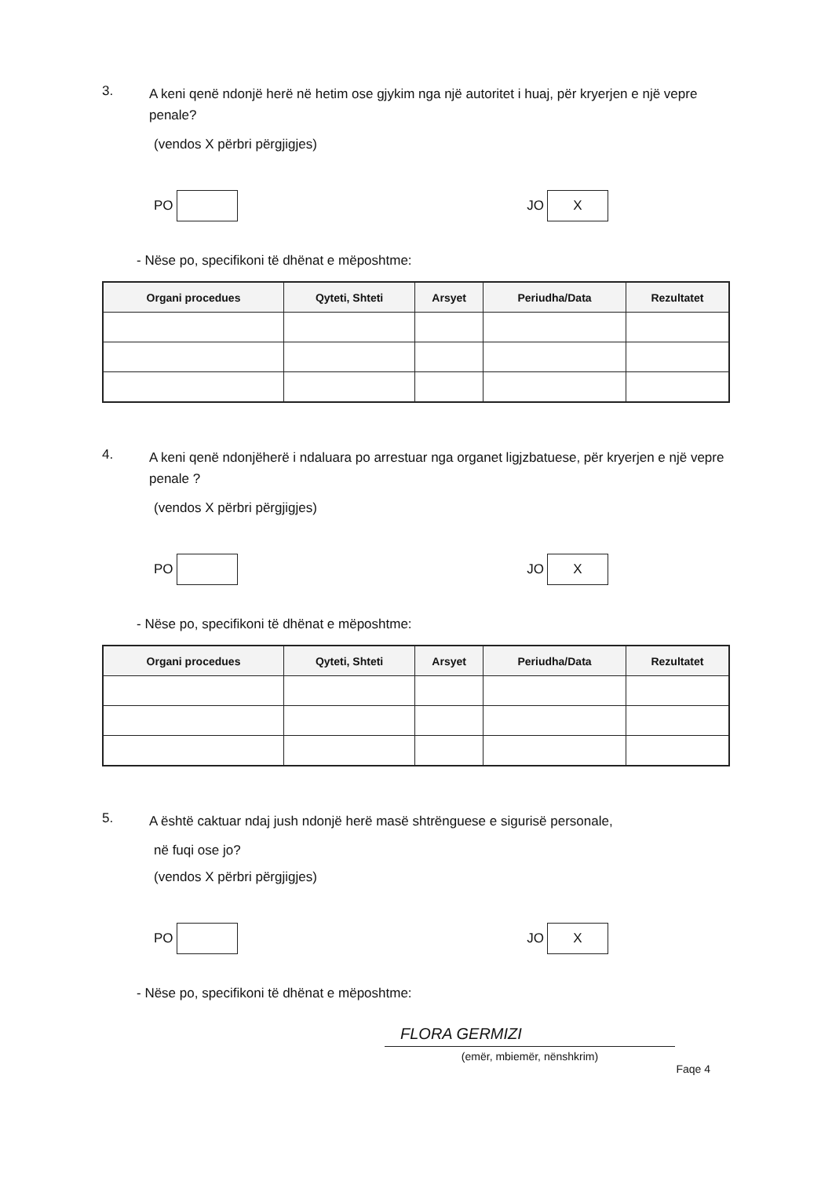3.
A keni qenë ndonjë herë në hetim ose gjykim nga një autoritet i huaj, për kryerjen e një vepre penale?
(vendos X përbri përgjigjes)
PO
JO
X
- Nëse po, specifikoni të dhënat e mëposhtme:
| Organi procedues | Qyteti, Shteti | Arsyet | Periudha/Data | Rezultatet |
| --- | --- | --- | --- | --- |
4.
A keni qenë ndonjëherë i ndaluara po arrestuar nga organet ligjzbatuese, për kryerjen e një vepre penale ?
(vendos X përbri përgjigjes)
PO
JO
X
- Nëse po, specifikoni të dhënat e mëposhtme:
| Organi procedues | Qyteti, Shteti | Arsyet | Periudha/Data | Rezultatet |
| --- | --- | --- | --- | --- |
5.
A është caktuar ndaj jush ndonjë herë masë shtrënguese e sigurisë personale,
në fuqi ose jo?
(vendos X përbri përgjigjes)
PO
JO
X
- Nëse po, specifikoni të dhënat e mëposhtme:
FLORA GERMIZI
(emër, mbiemër, nënshkrim)
Faqe 4